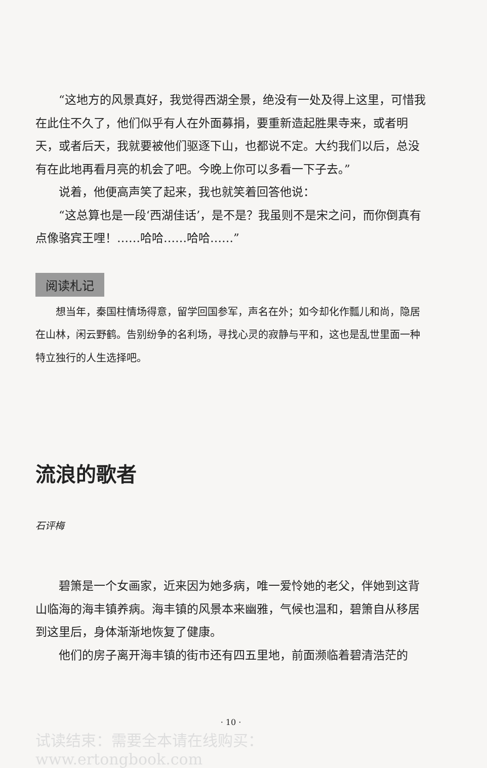“这地方的风景真好，我觉得西湖全景，绝没有一处及得上这里，可惜我在此住不久了，他们似乎有人在外面募捐，要重新造起胜果寺来，或者明天，或者后天，我就要被他们驱逐下山，也都说不定。大约我们以后，总没有在此地再看月亮的机会了吧。今晚上你可以多看一下子去。”
说着，他便高声笑了起来，我也就笑着回答他说：
“这总算也是一段‘西湖佳话’，是不是？我虽则不是宋之问，而你倒真有点像骆宾王哩！……哈哈……哈哈……”
阅读札记
想当年，秦国柱情场得意，留学回国参军，声名在外；如今却化作瓢儿和尚，隐居在山林，闲云野鹤。告别纷争的名利场，寻找心灵的寂静与平和，这也是乱世里面一种特立独行的人生选择吧。
流浪的歌者
石评梅
碧箫是一个女画家，近来因为她多病，唯一爱怜她的老父，伴她到这背山临海的海丰镇养病。海丰镇的风景本来幽雅，气候也温和，碧箫自从移居到这里后，身体渐渐地恢复了健康。
他们的房子离开海丰镇的街市还有四五里地，前面濒临着碧清浩茫的
· 10 ·
试读结束：需要全本请在线购买： www.ertongbook.com